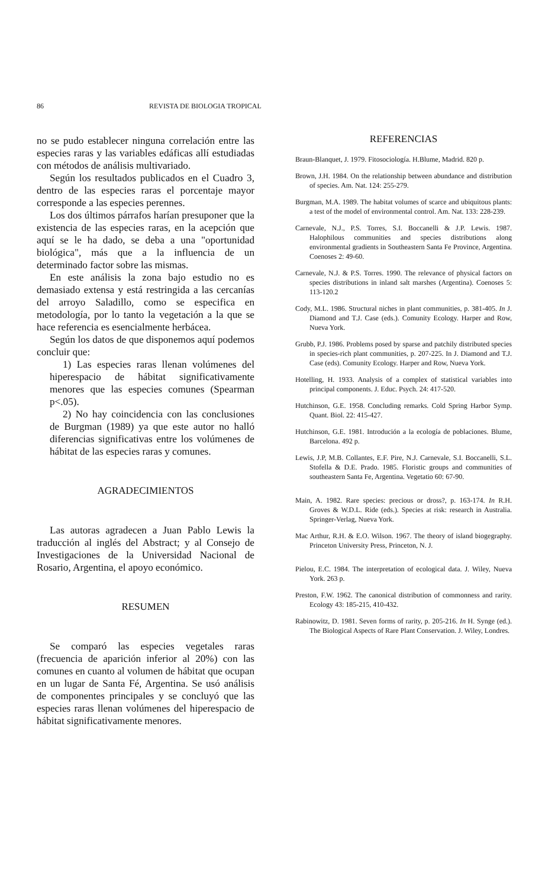86 REVISTA DE BIOLOGIA TROPICAL
no se pudo establecer ninguna correlación entre las especies raras y las variables edáficas allí estudiadas con métodos de análisis multivariado.
Según los resultados publicados en el Cuadro 3, dentro de las especies raras el porcentaje mayor corresponde a las especies perennes.
Los dos últimos párrafos harían presuponer que la existencia de las especies raras, en la acepción que aquí se le ha dado, se deba a una "oportunidad biológica", más que a la influencia de un determinado factor sobre las mismas.
En este análisis la zona bajo estudio no es demasiado extensa y está restringida a las cercanías del arroyo Saladillo, como se especifica en metodología, por lo tanto la vegetación a la que se hace referencia es esencialmente herbácea.
Según los datos de que disponemos aquí podemos concluir que:
1) Las especies raras llenan volúmenes del hiperespacio de hábitat significativamente menores que las especies comunes (Spearman p<.05).
2) No hay coincidencia con las conclusiones de Burgman (1989) ya que este autor no halló diferencias significativas entre los volúmenes de hábitat de las especies raras y comunes.
AGRADECIMIENTOS
Las autoras agradecen a Juan Pablo Lewis la traducción al inglés del Abstract; y al Consejo de Investigaciones de la Universidad Nacional de Rosario, Argentina, el apoyo económico.
RESUMEN
Se comparó las especies vegetales raras (frecuencia de aparición inferior al 20%) con las comunes en cuanto al volumen de hábitat que ocupan en un lugar de Santa Fé, Argentina. Se usó análisis de componentes principales y se concluyó que las especies raras llenan volúmenes del hiperespacio de hábitat significativamente menores.
REFERENCIAS
Braun-Blanquet, J. 1979. Fitosociología. H.Blume, Madrid. 820 p.
Brown, J.H. 1984. On the relationship between abundance and distribution of species. Am. Nat. 124: 255-279.
Burgman, M.A. 1989. The habitat volumes of scarce and ubiquitous plants: a test of the model of environmental control. Am. Nat. 133: 228-239.
Carnevale, N.J., P.S. Torres, S.I. Boccanelli & J.P. Lewis. 1987. Halophilous communities and species distributions along environmental gradients in Southeastern Santa Fe Province, Argentina. Coenoses 2: 49-60.
Carnevale, N.J. & P.S. Torres. 1990. The relevance of physical factors on species distributions in inland salt marshes (Argentina). Coenoses 5: 113-120.2
Cody, M.L. 1986. Structural niches in plant communities, p. 381-405. In J. Diamond and T.J. Case (eds.). Comunity Ecology. Harper and Row, Nueva York.
Grubb, P.J. 1986. Problems posed by sparse and patchily distributed species in species-rich plant communities, p. 207-225. In J. Diamond and T.J. Case (eds). Comunity Ecology. Harper and Row, Nueva York.
Hotelling, H. 1933. Analysis of a complex of statistical variables into principal components. J. Educ. Psych. 24: 417-520.
Hutchinson, G.E. 1958. Concluding remarks. Cold Spring Harbor Symp. Quant. Biol. 22: 415-427.
Hutchinson, G.E. 1981. Introdución a la ecología de poblaciones. Blume, Barcelona. 492 p.
Lewis, J.P, M.B. Collantes, E.F. Pire, N.J. Carnevale, S.I. Boccanelli, S.L. Stofella & D.E. Prado. 1985. Floristic groups and communities of southeastern Santa Fe, Argentina. Vegetatio 60: 67-90.
Main, A. 1982. Rare species: precious or dross?, p. 163-174. In R.H. Groves & W.D.L. Ride (eds.). Species at risk: research in Australia. Springer-Verlag, Nueva York.
Mac Arthur, R.H. & E.O. Wilson. 1967. The theory of island biogegraphy. Princeton University Press, Princeton, N. J.
Pielou, E.C. 1984. The interpretation of ecological data. J. Wiley, Nueva York. 263 p.
Preston, F.W. 1962. The canonical distribution of commonness and rarity. Ecology 43: 185-215, 410-432.
Rabinowitz, D. 1981. Seven forms of rarity, p. 205-216. In H. Synge (ed.). The Biological Aspects of Rare Plant Conservation. J. Wiley, Londres.